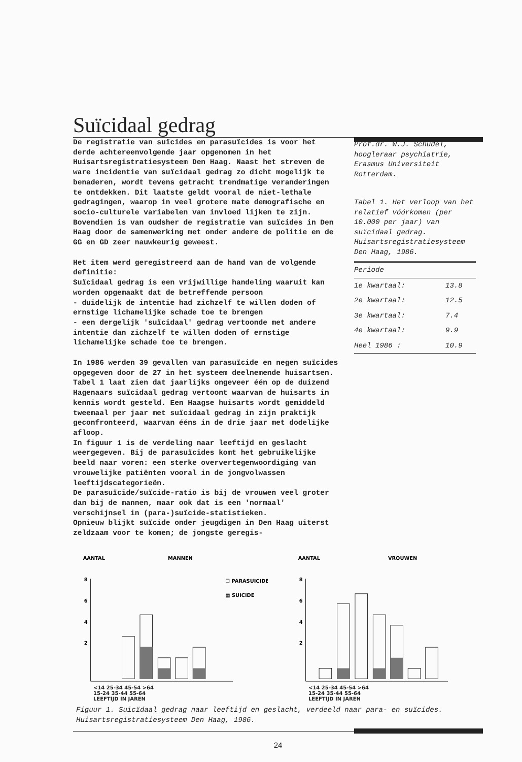Suïcidaal gedrag
De registratie van suïcides en parasuïcides is voor het derde achtereenvolgende jaar opgenomen in het Huisartsregistratiesysteem Den Haag. Naast het streven de ware incidentie van suïcidaal gedrag zo dicht mogelijk te benaderen, wordt tevens getracht trendmatige veranderingen te ontdekken. Dit laatste geldt vooral de niet-lethale gedragingen, waarop in veel grotere mate demografische en socio-culturele variabelen van invloed lijken te zijn. Bovendien is van oudsher de registratie van suïcides in Den Haag door de samenwerking met onder andere de politie en de GG en GD zeer nauwkeurig geweest.
Het item werd geregistreerd aan de hand van de volgende definitie:
Suïcidaal gedrag is een vrijwillige handeling waaruit kan worden opgemaakt dat de betreffende persoon
- duidelijk de intentie had zichzelf te willen doden of ernstige lichamelijke schade toe te brengen
- een dergelijk 'suïcidaal' gedrag vertoonde met andere intentie dan zichzelf te willen doden of ernstige lichamelijke schade toe te brengen.
In 1986 werden 39 gevallen van parasuïcide en negen suïcides opgegeven door de 27 in het systeem deelnemende huisartsen. Tabel 1 laat zien dat jaarlijks ongeveer één op de duizend Hagenaars suïcidaal gedrag vertoont waarvan de huisarts in kennis wordt gesteld. Een Haagse huisarts wordt gemiddeld tweemaal per jaar met suïcidaal gedrag in zijn praktijk geconfronteerd, waarvan ééns in de drie jaar met dodelijke afloop.
In figuur 1 is de verdeling naar leeftijd en geslacht weergegeven. Bij de parasuïcides komt het gebruikelijke beeld naar voren: een sterke oververtegenwoordiging van vrouwelijke patiënten vooral in de jongvolwassen leeftijdscategorieën.
De parasuïcide/suïcide-ratio is bij de vrouwen veel groter dan bij de mannen, maar ook dat is een 'normaal' verschijnsel in (para-)suïcide-statistieken.
Opnieuw blijkt suïcide onder jeugdigen in Den Haag uiterst zeldzaam voor te komen; de jongste geregis-
Prof.dr. W.J. Schudel,
hoogleraar psychiatrie,
Erasmus Universiteit
Rotterdam.
Tabel 1. Het verloop van het relatief vóórkomen (per 10.000 per jaar) van suïcidaal gedrag. Huisartsregistratiesysteem Den Haag, 1986.
| Periode | |
| --- | --- |
| 1e kwartaal: | 13.8 |
| 2e kwartaal: | 12.5 |
| 3e kwartaal: | 7.4 |
| 4e kwartaal: | 9.9 |
| Heel 1986 : | 10.9 |
AANTAL
MANNEN
☐ PARASUICIDE
▦ SUICIDE
8
6
4
2
AANTAL
VROUWEN
8
6
4
2
<14 25-34 45-54 >64
15-24 35-44 55-64
LEEFTIJD IN JAREN
<14 25-34 45-54 >64
15-24 35-44 55-64
LEEFTIJD IN JAREN
Figuur 1. Suicïdaal gedrag naar leeftijd en geslacht, verdeeld naar para- en suïcides. Huisartsregistratiesysteem Den Haag, 1986.
24